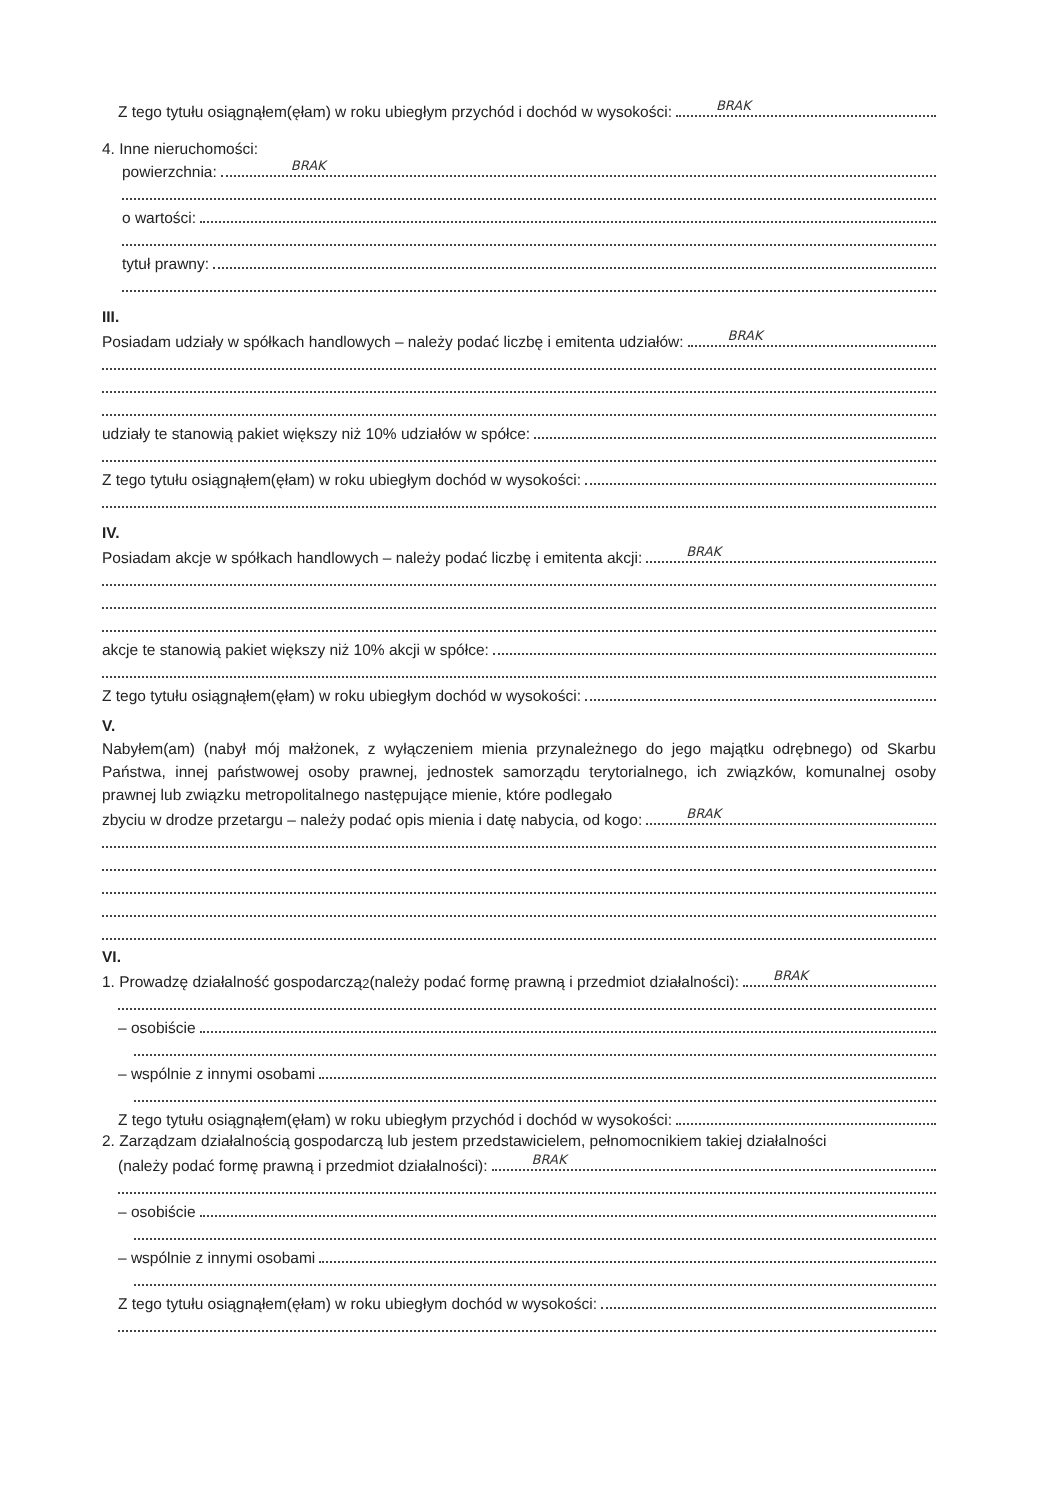Z tego tytułu osiągnąłem(ęłam) w roku ubiegłym przychód i dochód w wysokości:
BRAK
4. Inne nieruchomości:
powierzchnia:
BRAK
o wartości:
tytuł prawny:
III.
Posiadam udziały w spółkach handlowych – należy podać liczbę i emitenta udziałów:
BRAK
udziały te stanowią pakiet większy niż 10% udziałów w spółce:
Z tego tytułu osiągnąłem(ęłam) w roku ubiegłym dochód w wysokości:
IV.
Posiadam akcje w spółkach handlowych – należy podać liczbę i emitenta akcji:
BRAK
akcje te stanowią pakiet większy niż 10% akcji w spółce:
Z tego tytułu osiągnąłem(ęłam) w roku ubiegłym dochód w wysokości:
V.
Nabyłem(am) (nabył mój małżonek, z wyłączeniem mienia przynależnego do jego majątku odrębnego) od Skarbu Państwa, innej państwowej osoby prawnej, jednostek samorządu terytorialnego, ich związków, komunalnej osoby prawnej lub związku metropolitalnego następujące mienie, które podlegało
zbyciu w drodze przetargu – należy podać opis mienia i datę nabycia, od kogo:
BRAK
VI.
1. Prowadzę działalność gospodarczą<sup>2</sup> (należy podać formę prawną i przedmiot działalności):
BRAK
– osobiście
– wspólnie z innymi osobami
Z tego tytułu osiągnąłem(ęłam) w roku ubiegłym przychód i dochód w wysokości:
2. Zarządzam działalnością gospodarczą lub jestem przedstawicielem, pełnomocnikiem takiej działalności
(należy podać formę prawną i przedmiot działalności):
BRAK
– osobiście
– wspólnie z innymi osobami
Z tego tytułu osiągnąłem(ęłam) w roku ubiegłym dochód w wysokości: